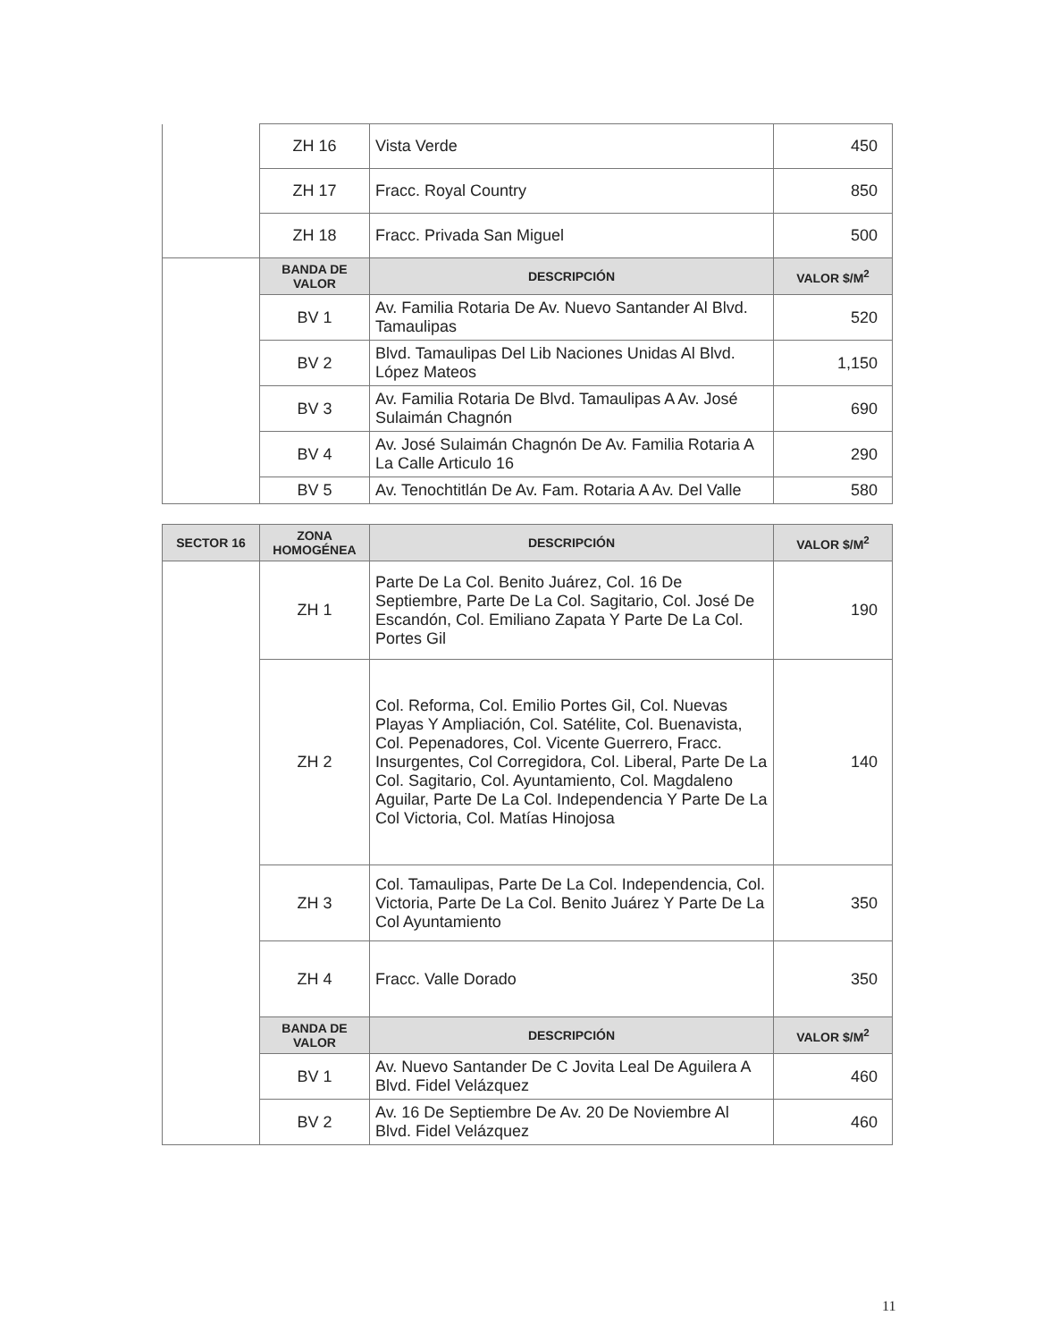| | ZH 16 | Vista Verde | 450 |
| | ZH 17 | Fracc. Royal Country | 850 |
| | ZH 18 | Fracc. Privada San Miguel | 500 |
| | BANDA DE VALOR | DESCRIPCIÓN | VALOR $/M<sup>2</sup> |
| | BV 1 | Av. Familia Rotaria De Av. Nuevo Santander Al Blvd. Tamaulipas | 520 |
| | BV 2 | Blvd. Tamaulipas Del Lib Naciones Unidas Al Blvd. López Mateos | 1,150 |
| | BV 3 | Av. Familia Rotaria De Blvd. Tamaulipas A Av. José Sulaimán Chagnón | 690 |
| | BV 4 | Av. José Sulaimán Chagnón De Av. Familia Rotaria A La Calle Articulo 16 | 290 |
| | BV 5 | Av. Tenochtitlán De Av. Fam. Rotaria A Av. Del Valle | 580 |
| SECTOR 16 | ZONA HOMOGÉNEA | DESCRIPCIÓN | VALOR $/M<sup>2</sup> |
| --- | --- | --- | --- |
| | ZH 1 | Parte De La Col. Benito Juárez, Col. 16 De Septiembre, Parte De La Col. Sagitario, Col. José De Escandón, Col. Emiliano Zapata Y Parte De La Col. Portes Gil | 190 |
| | ZH 2 | Col. Reforma, Col. Emilio Portes Gil, Col. Nuevas Playas Y Ampliación, Col. Satélite, Col. Buenavista, Col. Pepenadores, Col. Vicente Guerrero, Fracc. Insurgentes, Col Corregidora, Col. Liberal, Parte De La Col. Sagitario, Col. Ayuntamiento, Col. Magdaleno Aguilar, Parte De La Col. Independencia Y Parte De La Col Victoria, Col. Matías Hinojosa | 140 |
| | ZH 3 | Col. Tamaulipas, Parte De La Col. Independencia, Col. Victoria, Parte De La Col. Benito Juárez Y Parte De La Col Ayuntamiento | 350 |
| | ZH 4 | Fracc. Valle Dorado | 350 |
| | BANDA DE VALOR | DESCRIPCIÓN | VALOR $/M<sup>2</sup> |
| | BV 1 | Av. Nuevo Santander De C Jovita Leal De Aguilera A Blvd. Fidel Velázquez | 460 |
| | BV 2 | Av. 16 De Septiembre De Av. 20 De Noviembre Al Blvd. Fidel Velázquez | 460 |
11